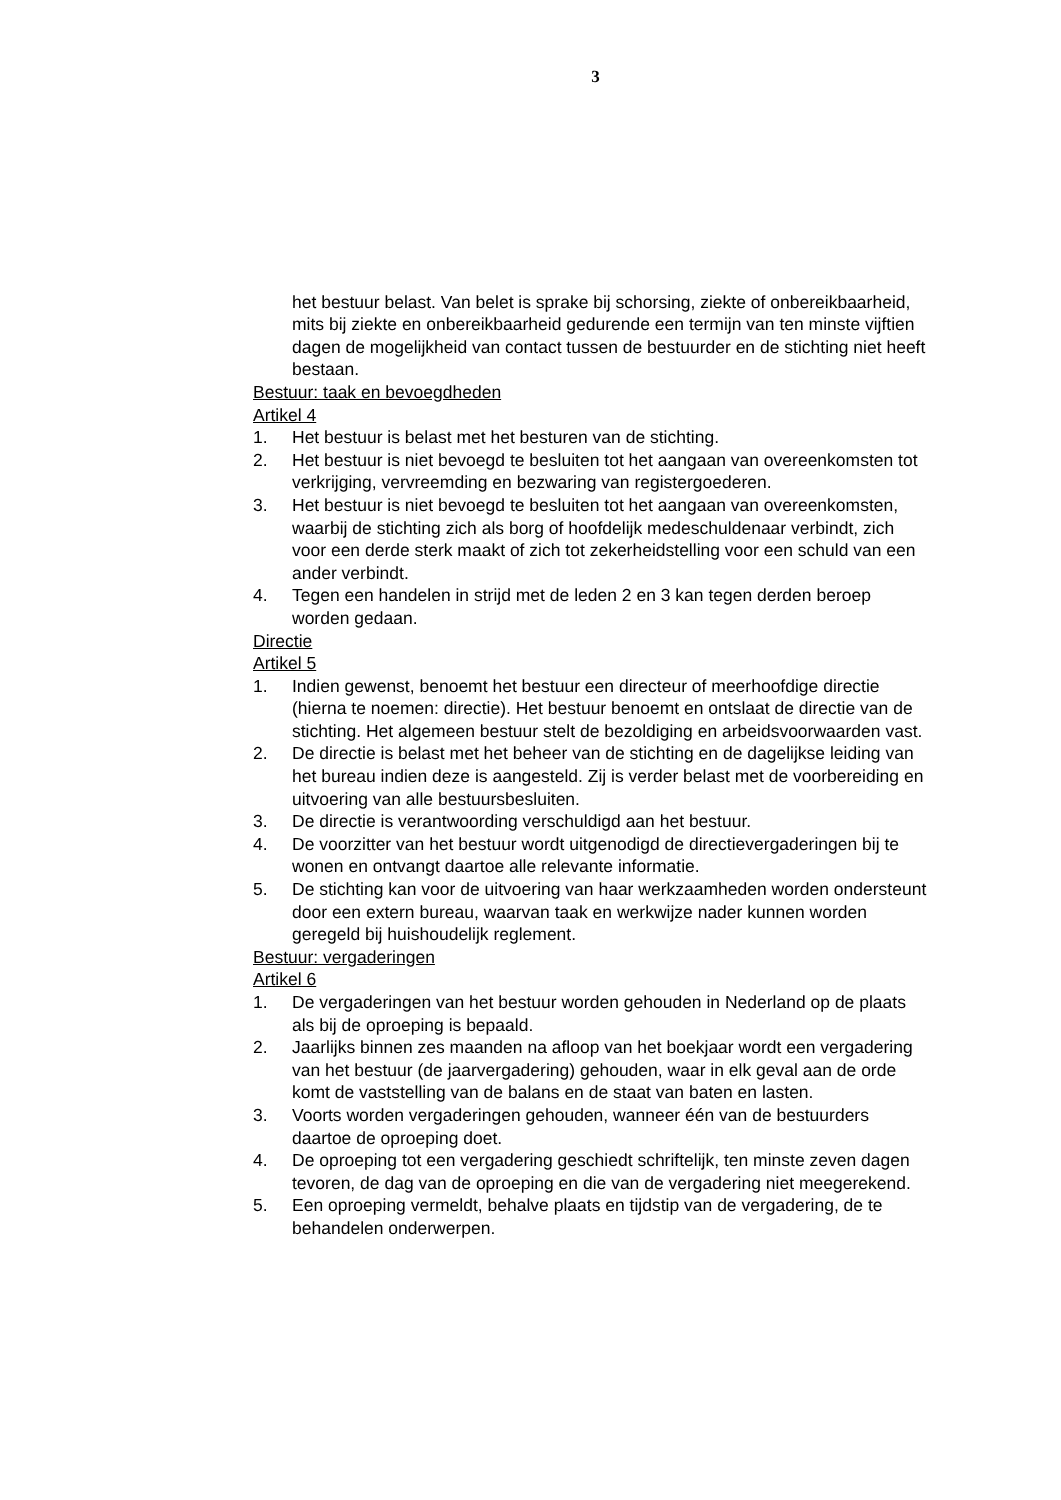3
het bestuur belast. Van belet is sprake bij schorsing, ziekte of onbereikbaarheid, mits bij ziekte en onbereikbaarheid gedurende een termijn van ten minste vijftien dagen de mogelijkheid van contact tussen de bestuurder en de stichting niet heeft bestaan.
Bestuur: taak en bevoegdheden
Artikel 4
1. Het bestuur is belast met het besturen van de stichting.
2. Het bestuur is niet bevoegd te besluiten tot het aangaan van overeenkomsten tot verkrijging, vervreemding en bezwaring van registergoederen.
3. Het bestuur is niet bevoegd te besluiten tot het aangaan van overeenkomsten, waarbij de stichting zich als borg of hoofdelijk medeschuldenaar verbindt, zich voor een derde sterk maakt of zich tot zekerheidstelling voor een schuld van een ander verbindt.
4. Tegen een handelen in strijd met de leden 2 en 3 kan tegen derden beroep worden gedaan.
Directie
Artikel 5
1. Indien gewenst, benoemt het bestuur een directeur of meerhoofdige directie (hierna te noemen: directie). Het bestuur benoemt en ontslaat de directie van de stichting. Het algemeen bestuur stelt de bezoldiging en arbeidsvoorwaarden vast.
2. De directie is belast met het beheer van de stichting en de dagelijkse leiding van het bureau indien deze is aangesteld. Zij is verder belast met de voorbereiding en uitvoering van alle bestuursbesluiten.
3. De directie is verantwoording verschuldigd aan het bestuur.
4. De voorzitter van het bestuur wordt uitgenodigd de directievergaderingen bij te wonen en ontvangt daartoe alle relevante informatie.
5. De stichting kan voor de uitvoering van haar werkzaamheden worden ondersteunt door een extern bureau, waarvan taak en werkwijze nader kunnen worden geregeld bij huishoudelijk reglement.
Bestuur: vergaderingen
Artikel 6
1. De vergaderingen van het bestuur worden gehouden in Nederland op de plaats als bij de oproeping is bepaald.
2. Jaarlijks binnen zes maanden na afloop van het boekjaar wordt een vergadering van het bestuur (de jaarvergadering) gehouden, waar in elk geval aan de orde komt de vaststelling van de balans en de staat van baten en lasten.
3. Voorts worden vergaderingen gehouden, wanneer één van de bestuurders daartoe de oproeping doet.
4. De oproeping tot een vergadering geschiedt schriftelijk, ten minste zeven dagen tevoren, de dag van de oproeping en die van de vergadering niet meegerekend.
5. Een oproeping vermeldt, behalve plaats en tijdstip van de vergadering, de te behandelen onderwerpen.